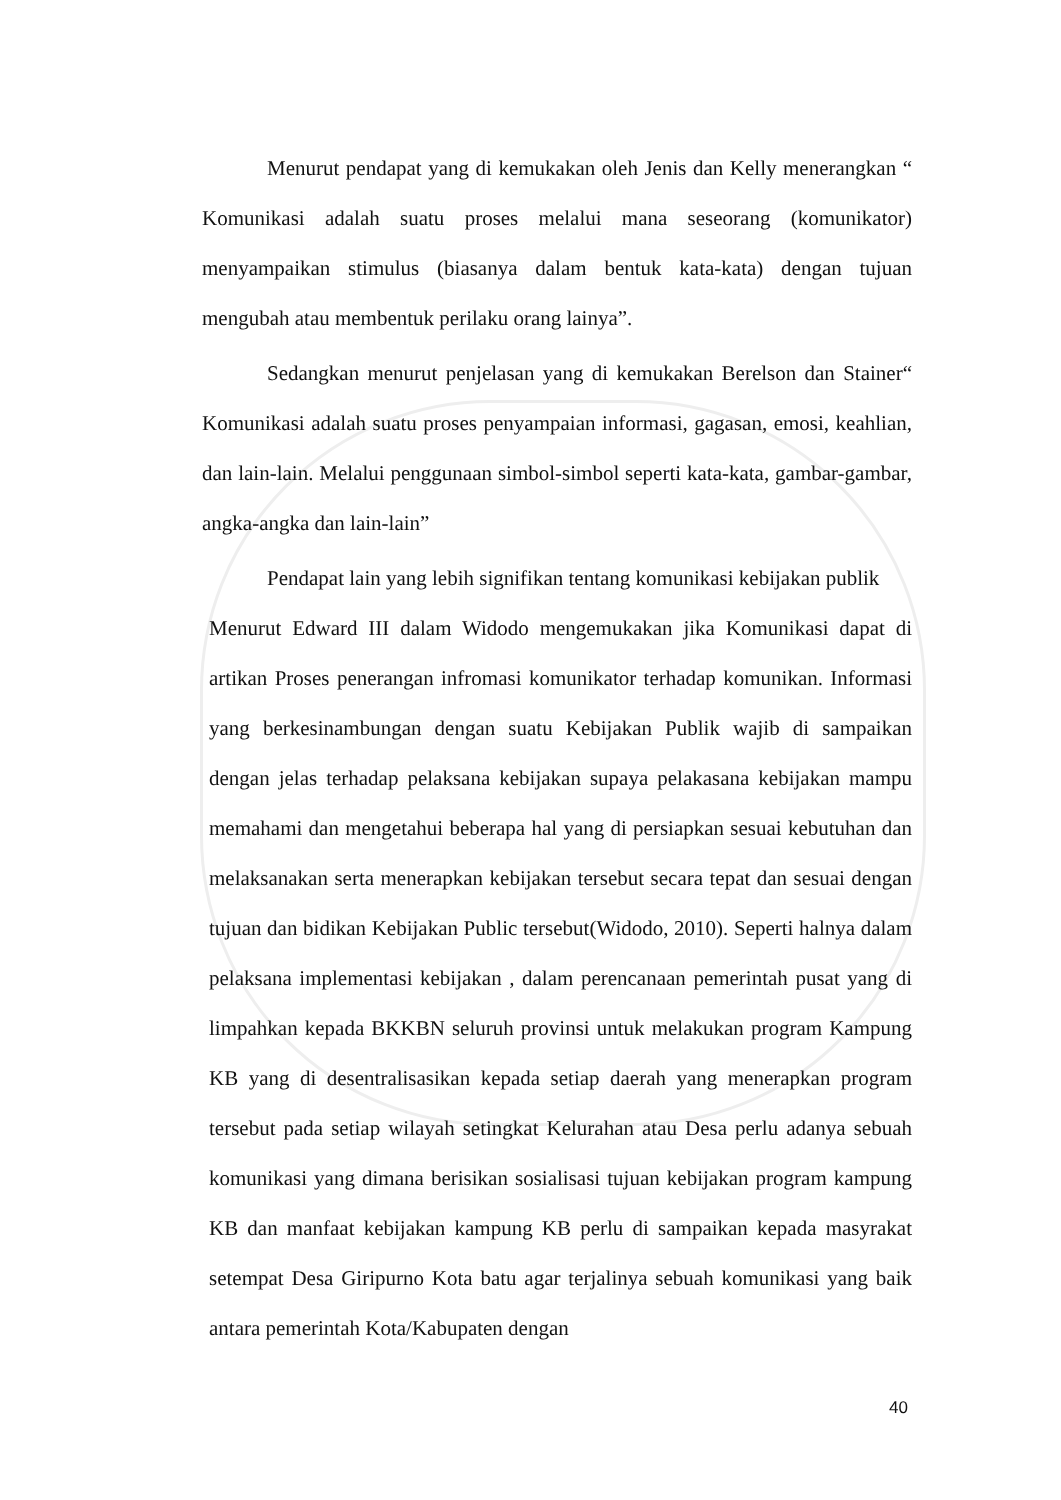Menurut pendapat yang di kemukakan oleh Jenis dan Kelly menerangkan “ Komunikasi adalah suatu proses melalui mana seseorang (komunikator) menyampaikan stimulus (biasanya dalam bentuk kata-kata) dengan tujuan mengubah atau membentuk perilaku orang lainya”.
Sedangkan menurut penjelasan yang di kemukakan Berelson dan Stainer“ Komunikasi adalah suatu proses penyampaian informasi, gagasan, emosi, keahlian, dan lain-lain. Melalui penggunaan simbol-simbol seperti kata-kata, gambar-gambar, angka-angka dan lain-lain”
Pendapat lain yang lebih signifikan tentang komunikasi kebijakan publik
Menurut Edward III dalam Widodo mengemukakan jika Komunikasi dapat di artikan Proses penerangan infromasi komunikator terhadap komunikan. Informasi yang berkesinambungan dengan suatu Kebijakan Publik wajib di sampaikan dengan jelas terhadap pelaksana kebijakan supaya pelakasana kebijakan mampu memahami dan mengetahui beberapa hal yang di persiapkan sesuai kebutuhan dan melaksanakan serta menerapkan kebijakan tersebut secara tepat dan sesuai dengan tujuan dan bidikan Kebijakan Public tersebut(Widodo, 2010). Seperti halnya dalam pelaksana implementasi kebijakan , dalam perencanaan pemerintah pusat yang di limpahkan kepada BKKBN seluruh provinsi untuk melakukan program Kampung KB yang di desentralisasikan kepada setiap daerah yang menerapkan program tersebut pada setiap wilayah setingkat Kelurahan atau Desa perlu adanya sebuah komunikasi yang dimana berisikan sosialisasi tujuan kebijakan program kampung KB dan manfaat kebijakan kampung KB perlu di sampaikan kepada masyrakat setempat Desa Giripurno Kota batu agar terjalinya sebuah komunikasi yang baik antara pemerintah Kota/Kabupaten dengan
40